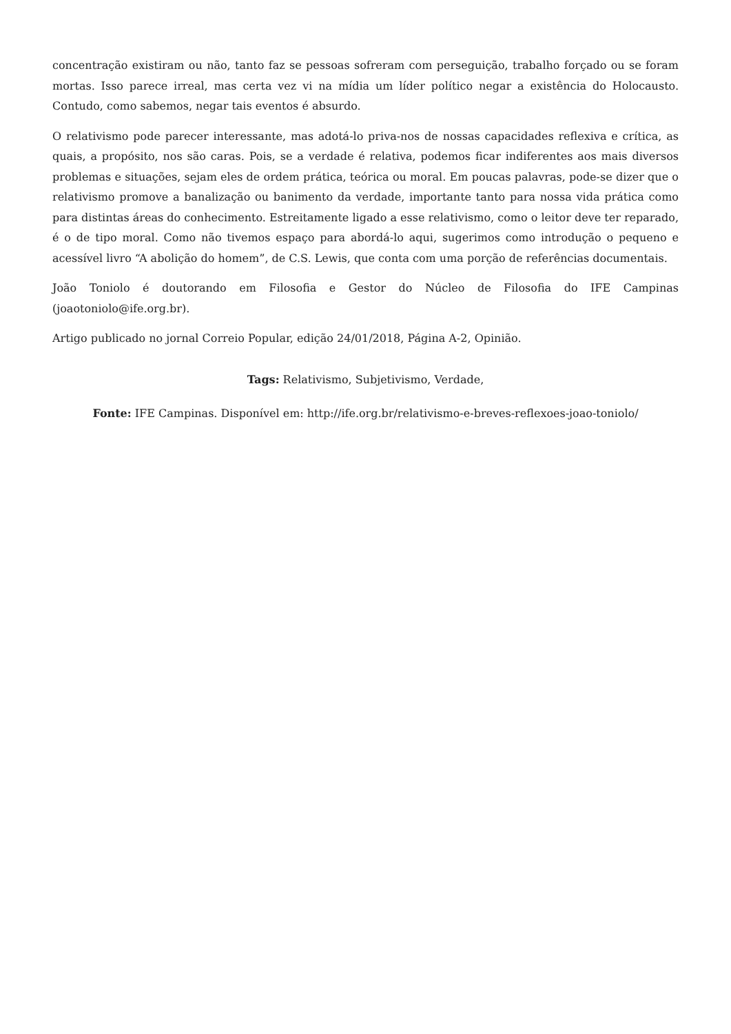concentração existiram ou não, tanto faz se pessoas sofreram com perseguição, trabalho forçado ou se foram mortas. Isso parece irreal, mas certa vez vi na mídia um líder político negar a existência do Holocausto. Contudo, como sabemos, negar tais eventos é absurdo.
O relativismo pode parecer interessante, mas adotá-lo priva-nos de nossas capacidades reflexiva e crítica, as quais, a propósito, nos são caras. Pois, se a verdade é relativa, podemos ficar indiferentes aos mais diversos problemas e situações, sejam eles de ordem prática, teórica ou moral. Em poucas palavras, pode-se dizer que o relativismo promove a banalização ou banimento da verdade, importante tanto para nossa vida prática como para distintas áreas do conhecimento. Estreitamente ligado a esse relativismo, como o leitor deve ter reparado, é o de tipo moral. Como não tivemos espaço para abordá-lo aqui, sugerimos como introdução o pequeno e acessível livro “A abolição do homem”, de C.S. Lewis, que conta com uma porção de referências documentais.
João Toniolo é doutorando em Filosofia e Gestor do Núcleo de Filosofia do IFE Campinas (joaotoniolo@ife.org.br).
Artigo publicado no jornal Correio Popular, edição 24/01/2018, Página A-2, Opinião.
Tags: Relativismo, Subjetivismo, Verdade,
Fonte: IFE Campinas. Disponível em: http://ife.org.br/relativismo-e-breves-reflexoes-joao-toniolo/